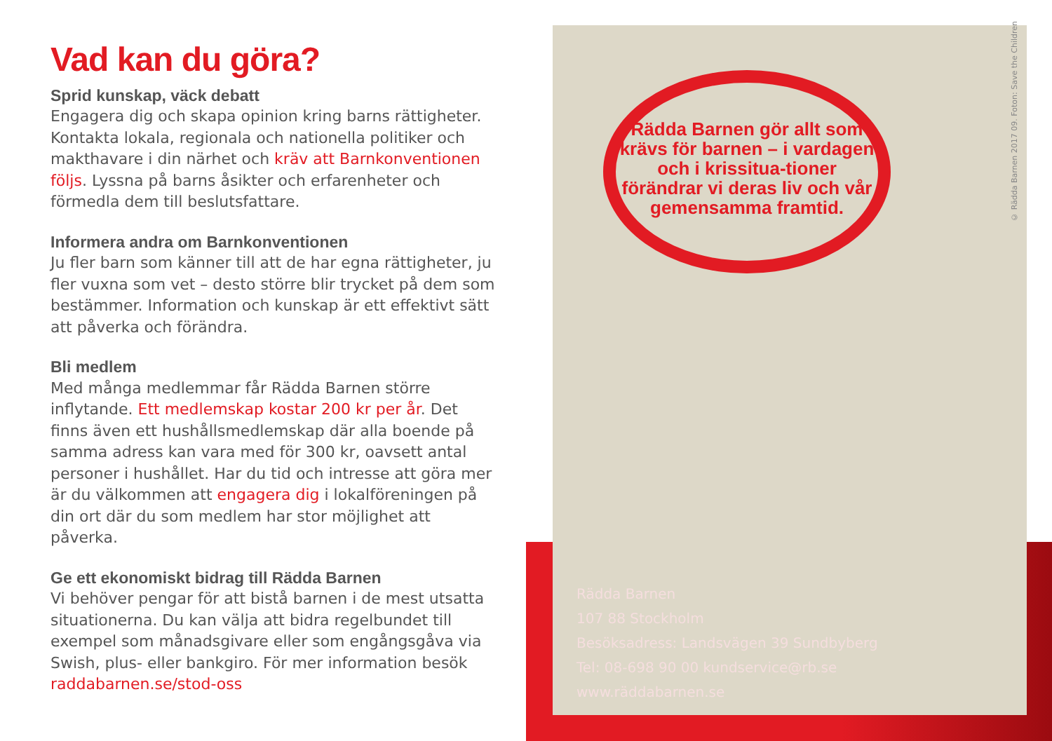Vad kan du göra?
Sprid kunskap, väck debatt
Engagera dig och skapa opinion kring barns rättigheter. Kontakta lokala, regionala och nationella politiker och makthavare i din närhet och kräv att Barnkonventionen följs. Lyssna på barns åsikter och erfarenheter och förmedla dem till beslutsfattare.
Informera andra om Barnkonventionen
Ju fler barn som känner till att de har egna rättigheter, ju fler vuxna som vet – desto större blir trycket på dem som bestämmer. Information och kunskap är ett effektivt sätt att påverka och förändra.
Bli medlem
Med många medlemmar får Rädda Barnen större inflytande. Ett medlemskap kostar 200 kr per år. Det finns även ett hushållsmedlemskap där alla boende på samma adress kan vara med för 300 kr, oavsett antal personer i hushållet. Har du tid och intresse att göra mer är du välkommen att engagera dig i lokalföreningen på din ort där du som medlem har stor möjlighet att påverka.
Ge ett ekonomiskt bidrag till Rädda Barnen
Vi behöver pengar för att bistå barnen i de mest utsatta situationerna. Du kan välja att bidra regelbundet till exempel som månadsgivare eller som engångsgåva via Swish, plus- eller bankgiro. För mer information besök raddabarnen.se/stod-oss
Rädda Barnen gör allt som krävs för barnen – i vardagen och i krissitua-tioner förändrar vi deras liv och vår gemensamma framtid.
Rädda Barnen
107 88 Stockholm
Besöksadress: Landsvägen 39 Sundbyberg
Tel: 08-698 90 00 kundservice@rb.se
www.räddabarnen.se
© Rädda Barnen 2017 09. Foton: Save the Children